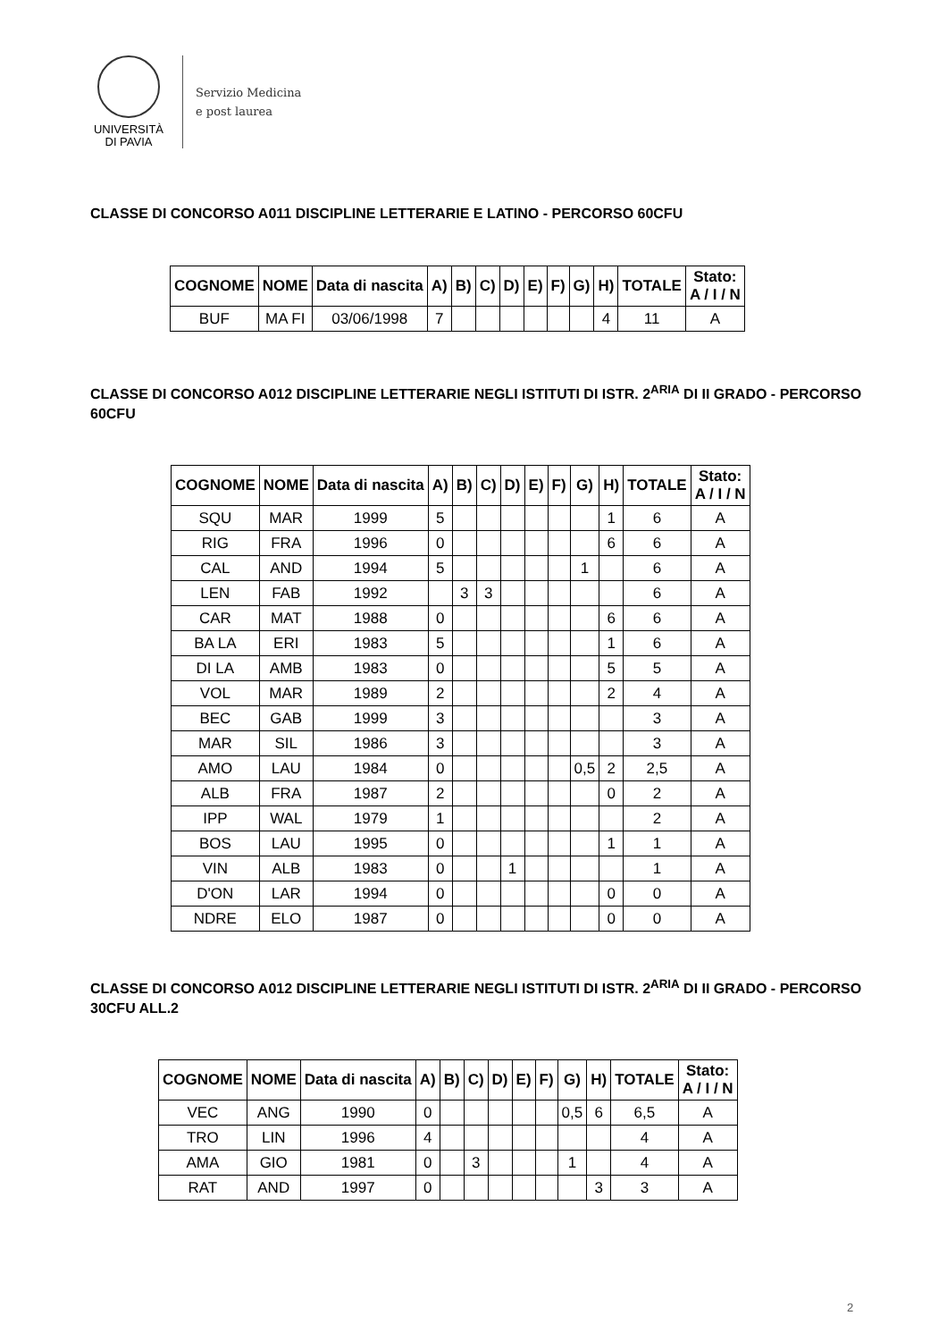UNIVERSITÀ
DI PAVIA
Servizio Medicina
e post laurea
CLASSE DI CONCORSO A011 DISCIPLINE LETTERARIE E LATINO - PERCORSO 60CFU
| COGNOME | NOME | Data di nascita | A) | B) | C) | D) | E) | F) | G) | H) | TOTALE | Stato: A / I / N |
| --- | --- | --- | --- | --- | --- | --- | --- | --- | --- | --- | --- | --- |
| BUF | MA FI | 03/06/1998 | 7 | | | | | | | 4 | 11 | A |
CLASSE DI CONCORSO A012 DISCIPLINE LETTERARIE NEGLI ISTITUTI DI ISTR. 2<sup>ARIA</sup> DI II GRADO - PERCORSO 60CFU
| COGNOME | NOME | Data di nascita | A) | B) | C) | D) | E) | F) | G) | H) | TOTALE | Stato: A / I / N |
| --- | --- | --- | --- | --- | --- | --- | --- | --- | --- | --- | --- | --- |
| SQU | MAR | 1999 | 5 | | | | | | | 1 | 6 | A |
| RIG | FRA | 1996 | 0 | | | | | | | 6 | 6 | A |
| CAL | AND | 1994 | 5 | | | | | | 1 | | 6 | A |
| LEN | FAB | 1992 | | 3 | 3 | | | | | | 6 | A |
| CAR | MAT | 1988 | 0 | | | | | | | 6 | 6 | A |
| BA LA | ERI | 1983 | 5 | | | | | | | 1 | 6 | A |
| DI LA | AMB | 1983 | 0 | | | | | | | 5 | 5 | A |
| VOL | MAR | 1989 | 2 | | | | | | | 2 | 4 | A |
| BEC | GAB | 1999 | 3 | | | | | | | | 3 | A |
| MAR | SIL | 1986 | 3 | | | | | | | | 3 | A |
| AMO | LAU | 1984 | 0 | | | | | | 0,5 | 2 | 2,5 | A |
| ALB | FRA | 1987 | 2 | | | | | | | 0 | 2 | A |
| IPP | WAL | 1979 | 1 | | | | | | | | 2 | A |
| BOS | LAU | 1995 | 0 | | | | | | | 1 | 1 | A |
| VIN | ALB | 1983 | 0 | | | 1 | | | | | 1 | A |
| D'ON | LAR | 1994 | 0 | | | | | | | 0 | 0 | A |
| NDRE | ELO | 1987 | 0 | | | | | | | 0 | 0 | A |
CLASSE DI CONCORSO A012 DISCIPLINE LETTERARIE NEGLI ISTITUTI DI ISTR. 2<sup>ARIA</sup> DI II GRADO - PERCORSO 30CFU ALL.2
| COGNOME | NOME | Data di nascita | A) | B) | C) | D) | E) | F) | G) | H) | TOTALE | Stato: A / I / N |
| --- | --- | --- | --- | --- | --- | --- | --- | --- | --- | --- | --- | --- |
| VEC | ANG | 1990 | 0 | | | | | | 0,5 | 6 | 6,5 | A |
| TRO | LIN | 1996 | 4 | | | | | | | | 4 | A |
| AMA | GIO | 1981 | 0 | | 3 | | | | 1 | | 4 | A |
| RAT | AND | 1997 | 0 | | | | | | | 3 | 3 | A |
2